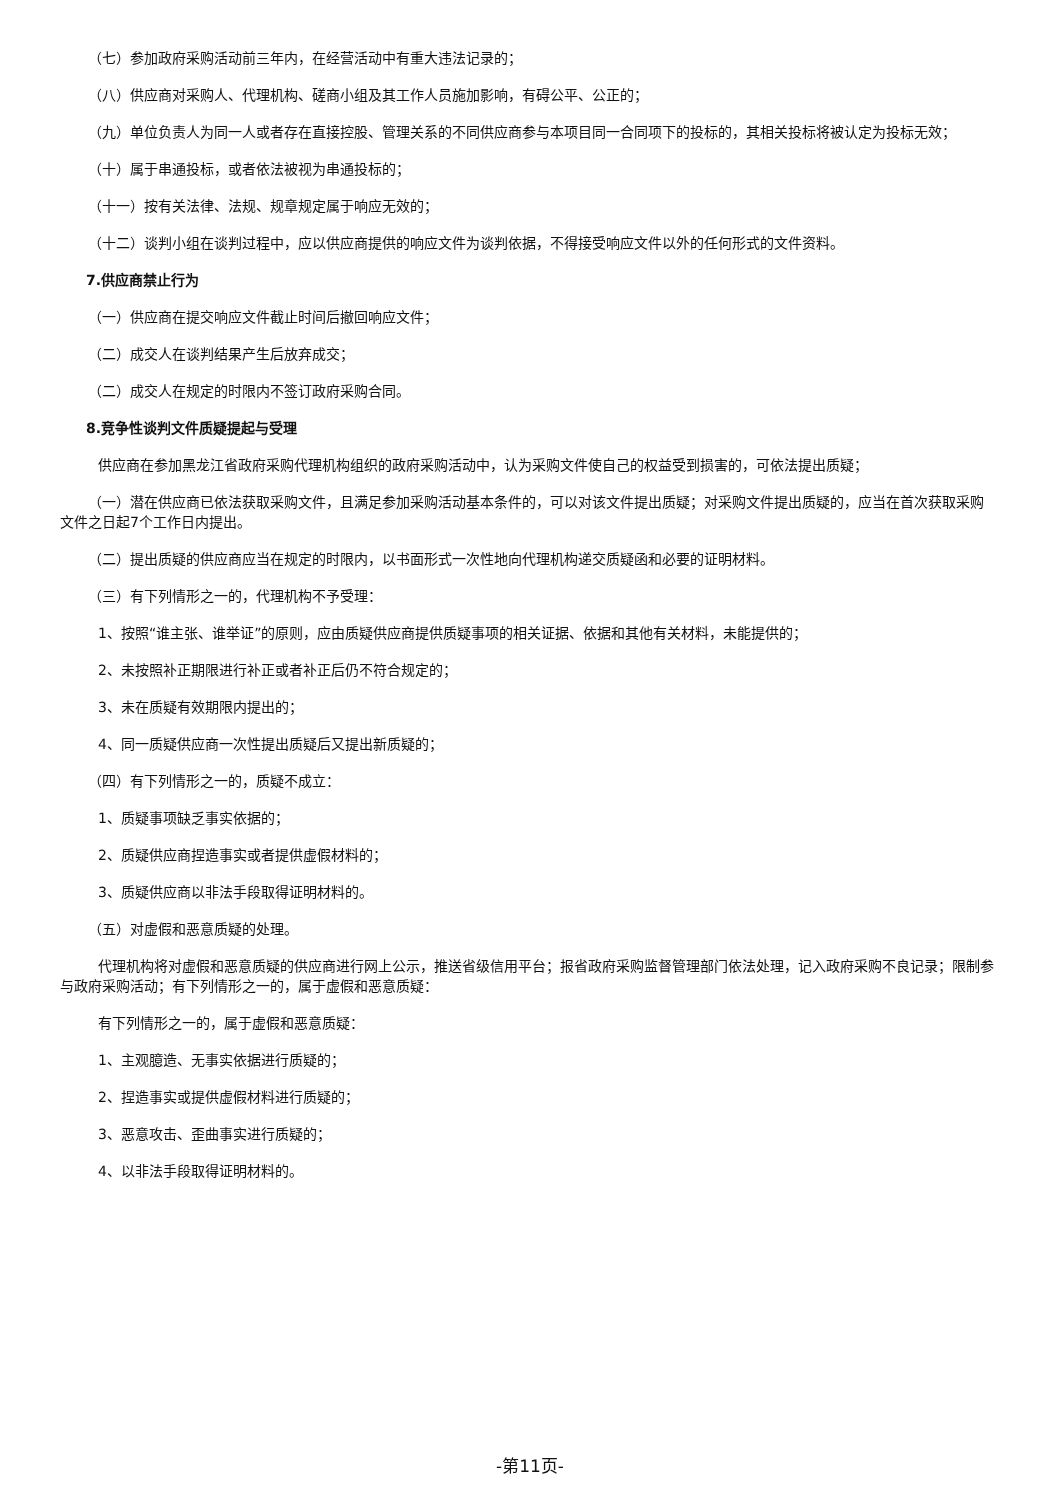（七）参加政府采购活动前三年内，在经营活动中有重大违法记录的；
（八）供应商对采购人、代理机构、磋商小组及其工作人员施加影响，有碍公平、公正的；
（九）单位负责人为同一人或者存在直接控股、管理关系的不同供应商参与本项目同一合同项下的投标的，其相关投标将被认定为投标无效；
（十）属于串通投标，或者依法被视为串通投标的；
（十一）按有关法律、法规、规章规定属于响应无效的；
（十二）谈判小组在谈判过程中，应以供应商提供的响应文件为谈判依据，不得接受响应文件以外的任何形式的文件资料。
7.供应商禁止行为
（一）供应商在提交响应文件截止时间后撤回响应文件；
（二）成交人在谈判结果产生后放弃成交；
（二）成交人在规定的时限内不签订政府采购合同。
8.竞争性谈判文件质疑提起与受理
供应商在参加黑龙江省政府采购代理机构组织的政府采购活动中，认为采购文件使自己的权益受到损害的，可依法提出质疑；
（一）潜在供应商已依法获取采购文件，且满足参加采购活动基本条件的，可以对该文件提出质疑；对采购文件提出质疑的，应当在首次获取采购文件之日起7个工作日内提出。
（二）提出质疑的供应商应当在规定的时限内，以书面形式一次性地向代理机构递交质疑函和必要的证明材料。
（三）有下列情形之一的，代理机构不予受理：
1、按照“谁主张、谁举证”的原则，应由质疑供应商提供质疑事项的相关证据、依据和其他有关材料，未能提供的；
2、未按照补正期限进行补正或者补正后仍不符合规定的；
3、未在质疑有效期限内提出的；
4、同一质疑供应商一次性提出质疑后又提出新质疑的；
（四）有下列情形之一的，质疑不成立：
1、质疑事项缺乏事实依据的；
2、质疑供应商捏造事实或者提供虚假材料的；
3、质疑供应商以非法手段取得证明材料的。
（五）对虚假和恶意质疑的处理。
代理机构将对虚假和恶意质疑的供应商进行网上公示，推送省级信用平台；报省政府采购监督管理部门依法处理，记入政府采购不良记录；限制参与政府采购活动；有下列情形之一的，属于虚假和恶意质疑：
有下列情形之一的，属于虚假和恶意质疑：
1、主观臆造、无事实依据进行质疑的；
2、捏造事实或提供虚假材料进行质疑的；
3、恶意攻击、歪曲事实进行质疑的；
4、以非法手段取得证明材料的。
-第11页-